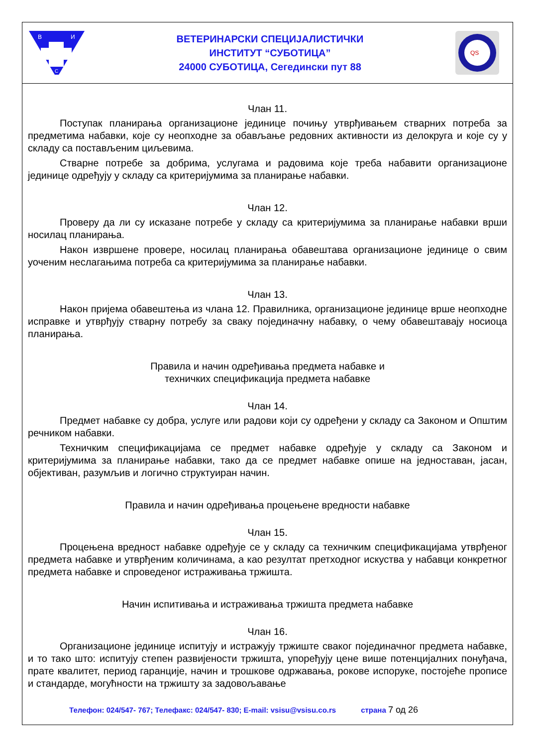В
И
С
ВЕТЕРИНАРСКИ СПЕЦИЈАЛИСТИЧКИ
ИНСТИТУТ “СУБОТИЦА”
24000 СУБОТИЦА, Сегедински пут 88
QS
Члан 11.
Поступак планирања организационе јединице почињу утврђивањем стварних потреба за предметима набавки, које су неопходне за обављање редовних активности из делокруга и које су у складу са постављеним циљевима.
Стварне потребе за добрима, услугама и радовима које треба набавити организационе јединице одређују у складу са критеријумима за планирање набавки.
Члан 12.
Проверу да ли су исказане потребе у складу са критеријумима за планирање набавки врши носилац планирања.
Након извршене провере, носилац планирања обавештава организационе јединице о свим уоченим неслагањима потреба са критеријумима за планирање набавки.
Члан 13.
Након пријема обавештења из члана 12. Правилника, организационе јединице врше неопходне исправке и утврђују стварну потребу за сваку појединачну набавку, о чему обавештавају носиоца планирања.
Правила и начин одређивања предмета набавке и
техничких спецификација предмета набавке
Члан 14.
Предмет набавке су добра, услуге или радови који су одређени у складу са Законом и Општим речником набавки.
Техничким спецификацијама се предмет набавке одређује у складу са Законом и критеријумима за планирање набавки, тако да се предмет набавке опише на једноставан, јасан, објективан, разумљив и логично структуиран начин.
Правила и начин одређивања процењене вредности набавке
Члан 15.
Процењена вредност набавке одређује се у складу са техничким спецификацијама утврђеног предмета набавке и утврђеним количинама, а као резултат претходног искуства у набавци конкретног предмета набавке и спроведеног истраживања тржишта.
Начин испитивања и истраживања тржишта предмета набавке
Члан 16.
Организационе јединице испитују и истражују тржиште сваког појединачног предмета набавке, и то тако што: испитују степен развијености тржишта, упоређују цене више потенцијалних понуђача, прате квалитет, период гаранције, начин и трошкове одржавања, рокове испоруке, постојеће прописе и стандарде, могућности на тржишту за задовољавање
Телефон: 024/547- 767; Телефакс: 024/547- 830; E-mail: vsisu@vsisu.co.rs страна 7 од 26